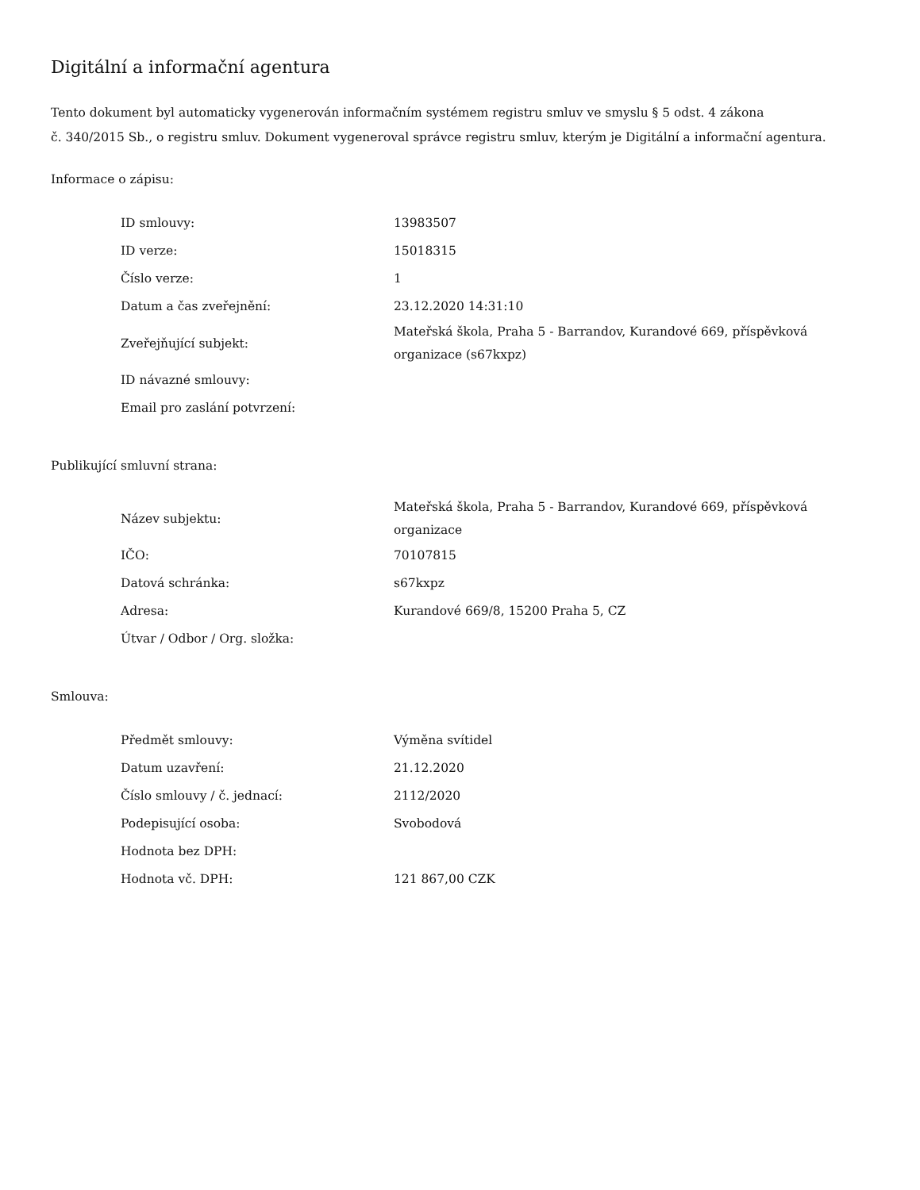Digitální a informační agentura
Tento dokument byl automaticky vygenerován informačním systémem registru smluv ve smyslu § 5 odst. 4 zákona
č. 340/2015 Sb., o registru smluv. Dokument vygeneroval správce registru smluv, kterým je Digitální a informační agentura.
Informace o zápisu:
| ID smlouvy: | 13983507 |
| ID verze: | 15018315 |
| Číslo verze: | 1 |
| Datum a čas zveřejnění: | 23.12.2020 14:31:10 |
| Zveřejňující subjekt: | Mateřská škola, Praha 5 - Barrandov, Kurandové 669, příspěvková organizace (s67kxpz) |
| ID návazné smlouvy: | |
| Email pro zaslání potvrzení: | |
Publikující smluvní strana:
| Název subjektu: | Mateřská škola, Praha 5 - Barrandov, Kurandové 669, příspěvková organizace |
| IČO: | 70107815 |
| Datová schránka: | s67kxpz |
| Adresa: | Kurandové 669/8, 15200 Praha 5, CZ |
| Útvar / Odbor / Org. složka: | |
Smlouva:
| Předmět smlouvy: | Výměna svítidel |
| Datum uzavření: | 21.12.2020 |
| Číslo smlouvy / č. jednací: | 2112/2020 |
| Podepisující osoba: | Svobodová |
| Hodnota bez DPH: | |
| Hodnota vč. DPH: | 121 867,00 CZK |